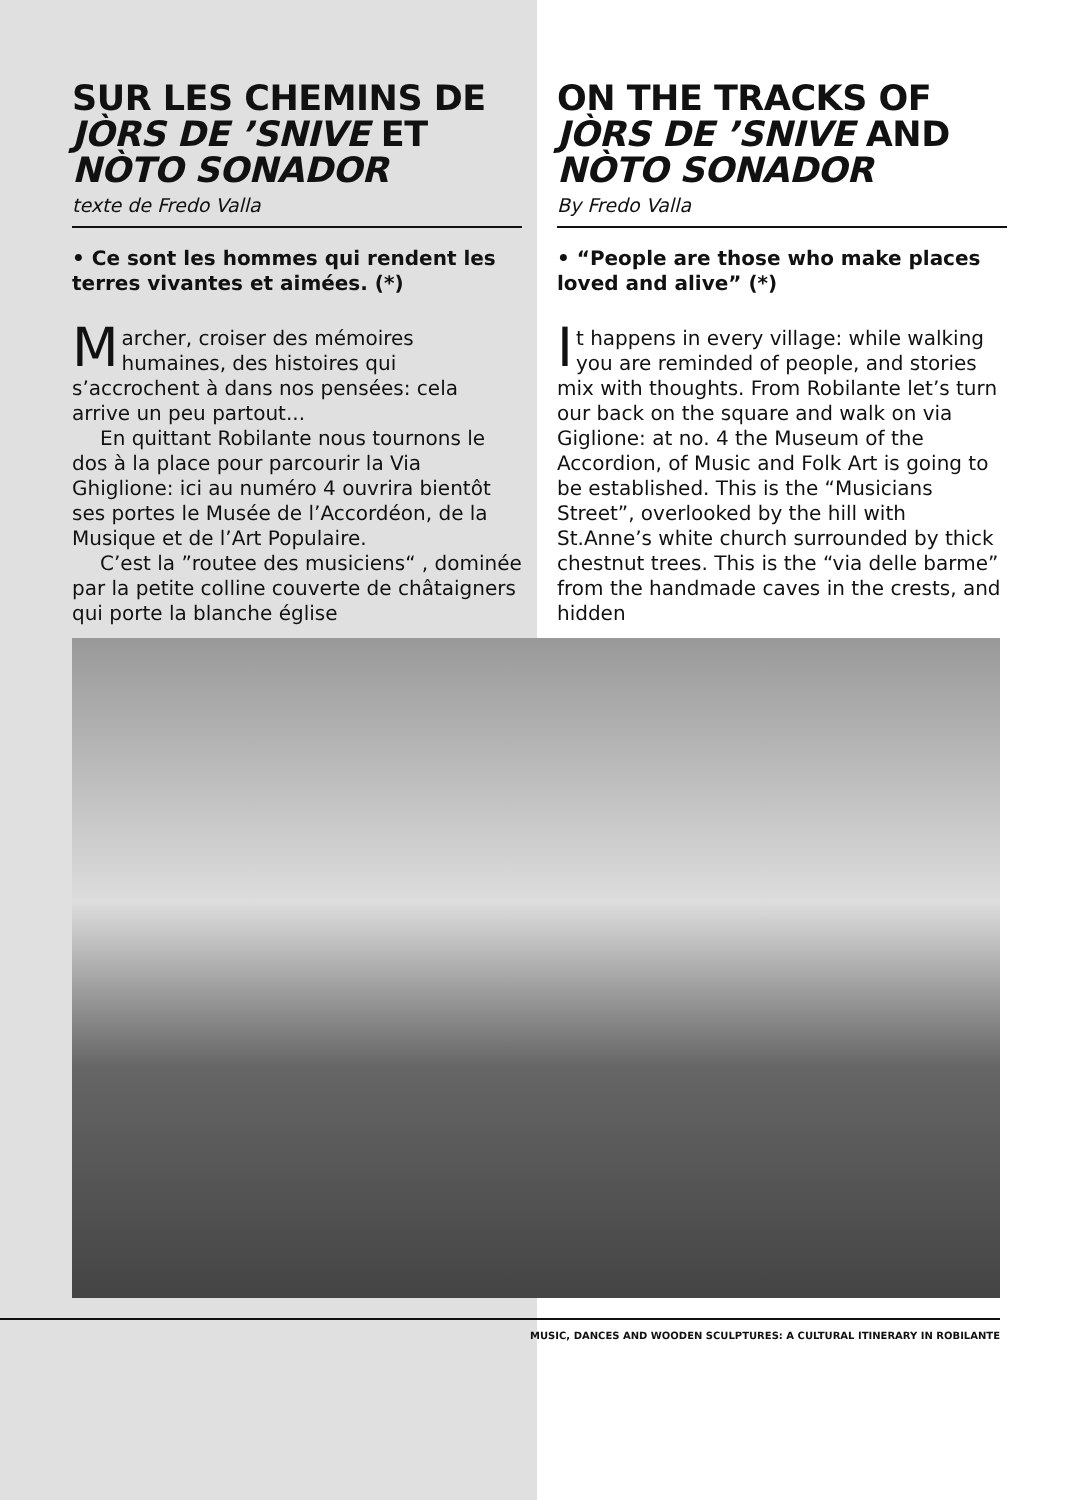SUR LES CHEMINS DE JÒRS DE ’SNIVE ET NÒTO SONADOR
texte de Fredo Valla
• Ce sont les hommes qui rendent les terres vivantes et aimées. (*)
Marcher, croiser des mémoires humaines, des histoires qui s’accrochent à dans nos pensées: cela arrive un peu partout...
En quittant Robilante nous tournons le dos à la place pour parcourir la Via Ghiglione: ici au numéro 4 ouvrira bientôt ses portes le Musée de l’Accordéon, de la Musique et de l’Art Populaire.
C’est la ”routee des musiciens“ , dominée par la petite colline couverte de châtaigners qui porte la blanche église
ON THE TRACKS OF JÒRS DE ’SNIVE AND NÒTO SONADOR
By Fredo Valla
• “People are those who make places loved and alive” (*)
It happens in every village: while walking you are reminded of people, and stories mix with thoughts. From Robilante let’s turn our back on the square and walk on via Giglione: at no. 4 the Museum of the Accordion, of Music and Folk Art is going to be established. This is the “Musicians Street”, overlooked by the hill with St.Anne’s white church surrounded by thick chestnut trees. This is the “via delle barme” from the handmade caves in the crests, and hidden
MUSIC, DANCES AND WOODEN SCULPTURES: A CULTURAL ITINERARY IN ROBILANTE